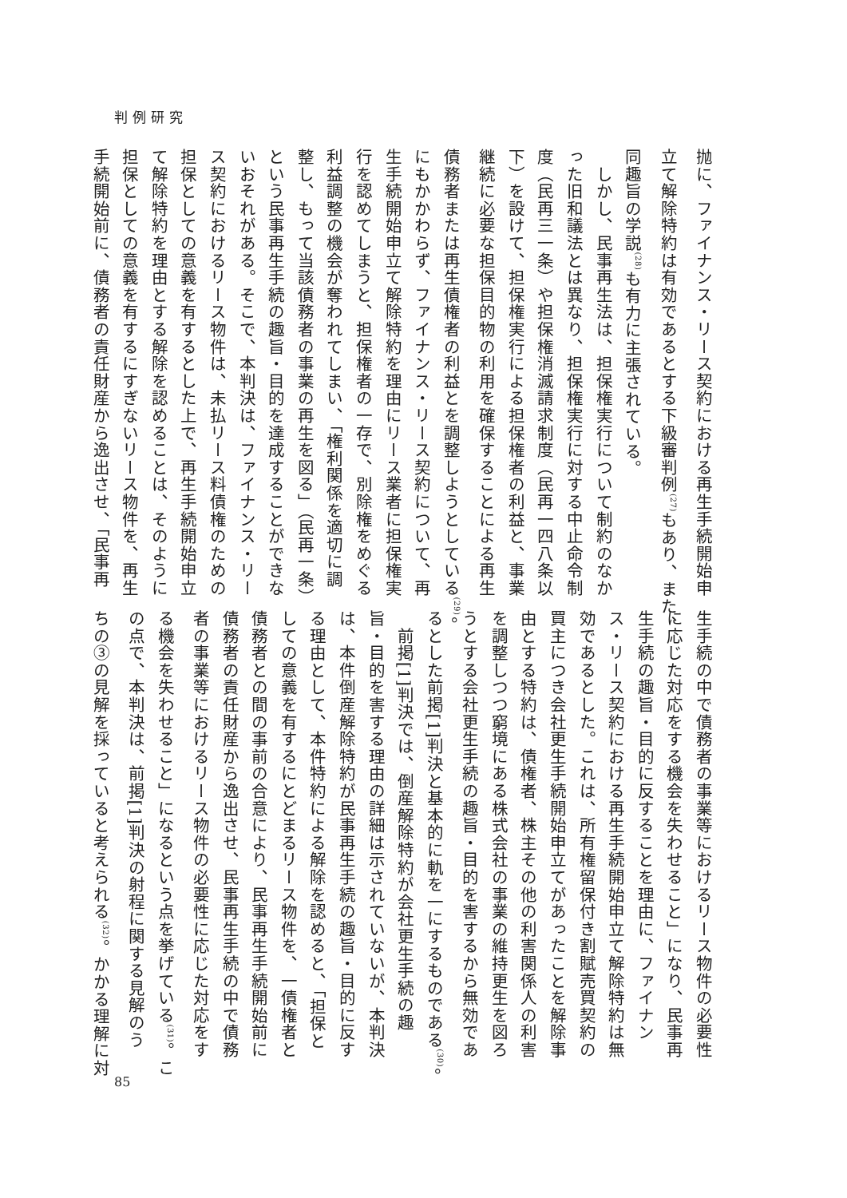判例研究
抛に、ファイナンス・リース契約における再生手続開始申
立て解除特約は有効であるとする下級審判例<sup>(27)</sup>もあり、また、
同趣旨の学説<sup>(28)</sup>も有力に主張されている。
　しかし、民事再生法は、担保権実行について制約のなか
った旧和議法とは異なり、担保権実行に対する中止命令制
度（民再三一条）や担保権消滅請求制度（民再一四八条以
下）を設けて、担保権実行による担保権者の利益と、事業
継続に必要な担保目的物の利用を確保することによる再生
債務者または再生債権者の利益とを調整しようとしている<sup>(29)</sup>。
にもかかわらず、ファイナンス・リース契約について、再
生手続開始申立て解除特約を理由にリース業者に担保権実
行を認めてしまうと、担保権者の一存で、別除権をめぐる
利益調整の機会が奪われてしまい、「権利関係を適切に調
整し、もって当該債務者の事業の再生を図る」（民再一条）
という民事再生手続の趣旨・目的を達成することができな
いおそれがある。そこで、本判決は、ファイナンス・リー
ス契約におけるリース物件は、未払リース料債権のための
担保としての意義を有するとした上で、再生手続開始申立
て解除特約を理由とする解除を認めることは、そのように
担保としての意義を有するにすぎないリース物件を、再生
手続開始前に、債務者の責任財産から逸出させ、「民事再
生手続の中で債務者の事業等におけるリース物件の必要性
に応じた対応をする機会を失わせること」になり、民事再
生手続の趣旨・目的に反することを理由に、ファイナン
ス・リース契約における再生手続開始申立て解除特約は無
効であるとした。これは、所有権留保付き割賦売買契約の
買主につき会社更生手続開始申立てがあったことを解除事
由とする特約は、債権者、株主その他の利害関係人の利害
を調整しつつ窮境にある株式会社の事業の維持更生を図ろ
うとする会社更生手続の趣旨・目的を害するから無効であ
るとした前掲[1]判決と基本的に軌を一にするものである<sup>(30)</sup>。
　前掲[1]判決では、倒産解除特約が会社更生手続の趣
旨・目的を害する理由の詳細は示されていないが、本判決
は、本件倒産解除特約が民事再生手続の趣旨・目的に反す
る理由として、本件特約による解除を認めると、「担保と
しての意義を有するにとどまるリース物件を、一債権者と
債務者との間の事前の合意により、民事再生手続開始前に
債務者の責任財産から逸出させ、民事再生手続の中で債務
者の事業等におけるリース物件の必要性に応じた対応をす
る機会を失わせること」になるという点を挙げている<sup>(31)</sup>。こ
の点で、本判決は、前掲[1]判決の射程に関する見解のう
ちの③の見解を採っていると考えられる<sup>(32)</sup>。かかる理解に対
85